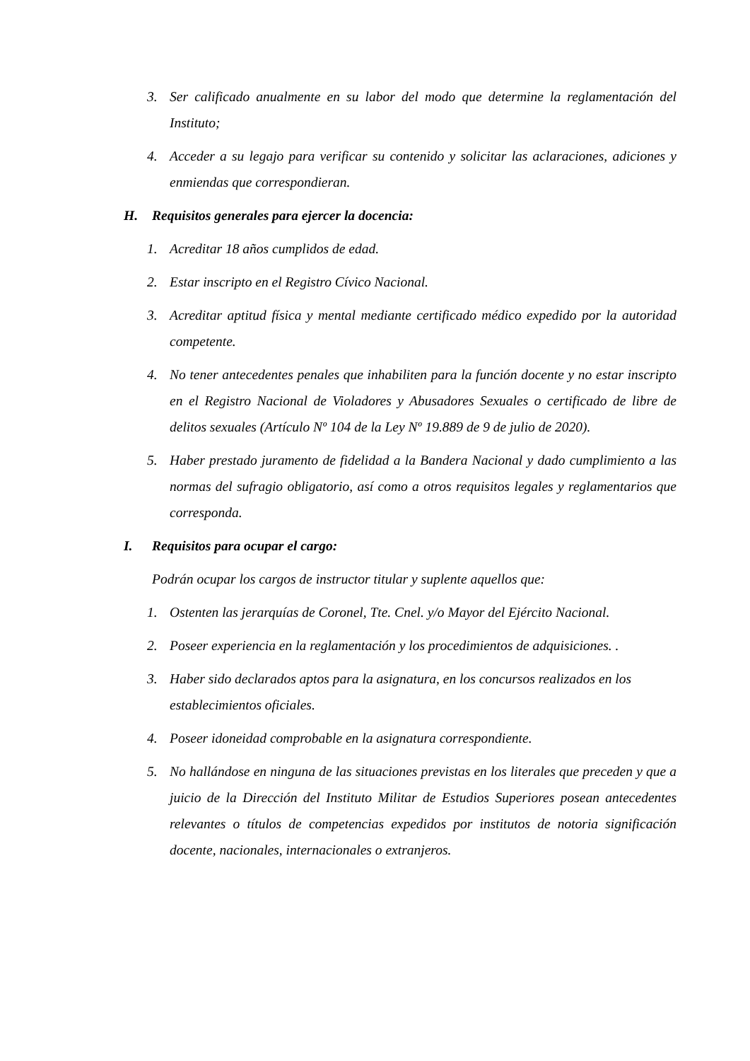3. Ser calificado anualmente en su labor del modo que determine la reglamentación del Instituto;
4. Acceder a su legajo para verificar su contenido y solicitar las aclaraciones, adiciones y enmiendas que correspondieran.
H. Requisitos generales para ejercer la docencia:
1. Acreditar 18 años cumplidos de edad.
2. Estar inscripto en el Registro Cívico Nacional.
3. Acreditar aptitud física y mental mediante certificado médico expedido por la autoridad competente.
4. No tener antecedentes penales que inhabiliten para la función docente y no estar inscripto en el Registro Nacional de Violadores y Abusadores Sexuales o certificado de libre de delitos sexuales (Artículo Nº 104 de la Ley Nº 19.889 de 9 de julio de 2020).
5. Haber prestado juramento de fidelidad a la Bandera Nacional y dado cumplimiento a las normas del sufragio obligatorio, así como a otros requisitos legales y reglamentarios que corresponda.
I. Requisitos para ocupar el cargo:
Podrán ocupar los cargos de instructor titular y suplente aquellos que:
1. Ostenten las jerarquías de Coronel, Tte. Cnel. y/o Mayor del Ejército Nacional.
2. Poseer experiencia en la reglamentación y los procedimientos de adquisiciones. .
3. Haber sido declarados aptos para la asignatura, en los concursos realizados en los establecimientos oficiales.
4. Poseer idoneidad comprobable en la asignatura correspondiente.
5. No hallándose en ninguna de las situaciones previstas en los literales que preceden y que a juicio de la Dirección del Instituto Militar de Estudios Superiores posean antecedentes relevantes o títulos de competencias expedidos por institutos de notoria significación docente, nacionales, internacionales o extranjeros.